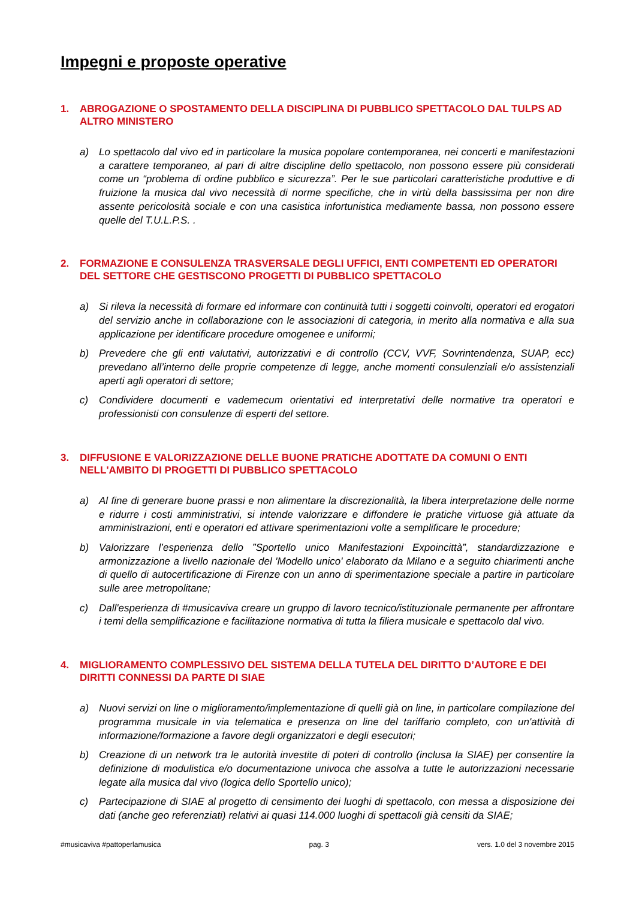Impegni e proposte operative
1. ABROGAZIONE O SPOSTAMENTO DELLA DISCIPLINA DI PUBBLICO SPETTACOLO DAL TULPS AD ALTRO MINISTERO
a) Lo spettacolo dal vivo ed in particolare la musica popolare contemporanea, nei concerti e manifestazioni a carattere temporaneo, al pari di altre discipline dello spettacolo, non possono essere più considerati come un “problema di ordine pubblico e sicurezza”. Per le sue particolari caratteristiche produttive e di fruizione la musica dal vivo necessità di norme specifiche, che in virtù della bassissima per non dire assente pericolosità sociale e con una casistica infortunistica mediamente bassa, non possono essere quelle del T.U.L.P.S. .
2. FORMAZIONE E CONSULENZA TRASVERSALE DEGLI UFFICI, ENTI COMPETENTI ED OPERATORI DEL SETTORE CHE GESTISCONO PROGETTI DI PUBBLICO SPETTACOLO
a) Si rileva la necessità di formare ed informare con continuità tutti i soggetti coinvolti, operatori ed erogatori del servizio anche in collaborazione con le associazioni di categoria, in merito alla normativa e alla sua applicazione per identificare procedure omogenee e uniformi;
b) Prevedere che gli enti valutativi, autorizzativi e di controllo (CCV, VVF, Sovrintendenza, SUAP, ecc) prevedano all’interno delle proprie competenze di legge, anche momenti consulenziali e/o assistenziali aperti agli operatori di settore;
c) Condividere documenti e vademecum orientativi ed interpretativi delle normative tra operatori e professionisti con consulenze di esperti del settore.
3. DIFFUSIONE E VALORIZZAZIONE DELLE BUONE PRATICHE ADOTTATE DA COMUNI O ENTI NELL'AMBITO DI PROGETTI DI PUBBLICO SPETTACOLO
a) Al fine di generare buone prassi e non alimentare la discrezionalità, la libera interpretazione delle norme e ridurre i costi amministrativi, si intende valorizzare e diffondere le pratiche virtuose già attuate da amministrazioni, enti e operatori ed attivare sperimentazioni volte a semplificare le procedure;
b) Valorizzare l’esperienza dello ”Sportello unico Manifestazioni Expoincittà”, standardizzazione e armonizzazione a livello nazionale del 'Modello unico' elaborato da Milano e a seguito chiarimenti anche di quello di autocertificazione di Firenze con un anno di sperimentazione speciale a partire in particolare sulle aree metropolitane;
c) Dall'esperienza di #musicaviva creare un gruppo di lavoro tecnico/istituzionale permanente per affrontare i temi della semplificazione e facilitazione normativa di tutta la filiera musicale e spettacolo dal vivo.
4. MIGLIORAMENTO COMPLESSIVO DEL SISTEMA DELLA TUTELA DEL DIRITTO D’AUTORE E DEI DIRITTI CONNESSI DA PARTE DI SIAE
a) Nuovi servizi on line o miglioramento/implementazione di quelli già on line, in particolare compilazione del programma musicale in via telematica e presenza on line del tariffario completo, con un'attività di informazione/formazione a favore degli organizzatori e degli esecutori;
b) Creazione di un network tra le autorità investite di poteri di controllo (inclusa la SIAE) per consentire la definizione di modulistica e/o documentazione univoca che assolva a tutte le autorizzazioni necessarie legate alla musica dal vivo (logica dello Sportello unico);
c) Partecipazione di SIAE al progetto di censimento dei luoghi di spettacolo, con messa a disposizione dei dati (anche geo referenziati) relativi ai quasi 114.000 luoghi di spettacoli già censiti da SIAE;
#musicaviva #pattoperlamusica pag. 3 vers. 1.0 del 3 novembre 2015